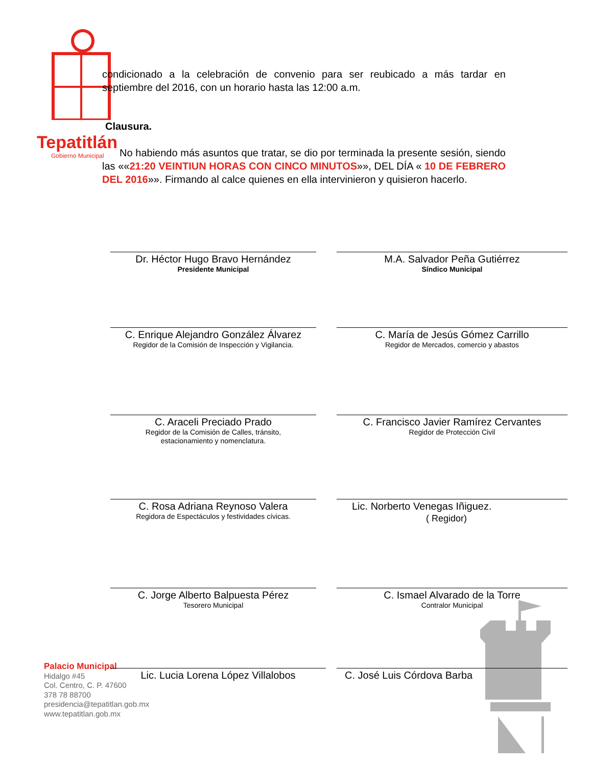Tepatitlán
Gobierno Municipal
condicionado a la celebración de convenio para ser reubicado a más tardar en septiembre del 2016, con un horario hasta las 12:00 a.m.
Clausura.
No habiendo más asuntos que tratar, se dio por terminada la presente sesión, siendo las ««21:20 VEINTIUN HORAS CON CINCO MINUTOS»», DEL DÍA « 10 DE FEBRERO DEL 2016»». Firmando al calce quienes en ella intervinieron y quisieron hacerlo.
Dr. Héctor Hugo Bravo Hernández
Presidente Municipal
M.A. Salvador Peña Gutiérrez
Síndico Municipal
C. Enrique Alejandro González Álvarez
Regidor de la Comisión de Inspección y Vigilancia.
C. María de Jesús Gómez Carrillo
Regidor de Mercados, comercio y abastos
C. Araceli Preciado Prado
Regidor de la Comisión de Calles, tránsito,
estacionamiento y nomenclatura.
C. Francisco Javier Ramírez Cervantes
Regidor de Protección Civil
C. Rosa Adriana Reynoso Valera
Regidora de Espectáculos y festividades cívicas.
Lic. Norberto Venegas Iñiguez.
( Regidor)
C. Jorge Alberto Balpuesta Pérez
Tesorero Municipal
C. Ismael Alvarado de la Torre
Contralor Municipal
Palacio Municipal
Hidalgo #45
Col. Centro, C. P. 47600
378 78 88700
presidencia@tepatitlan.gob.mx
www.tepatitlan.gob.mx
Lic. Lucia Lorena López Villalobos C. José Luis Córdova Barba